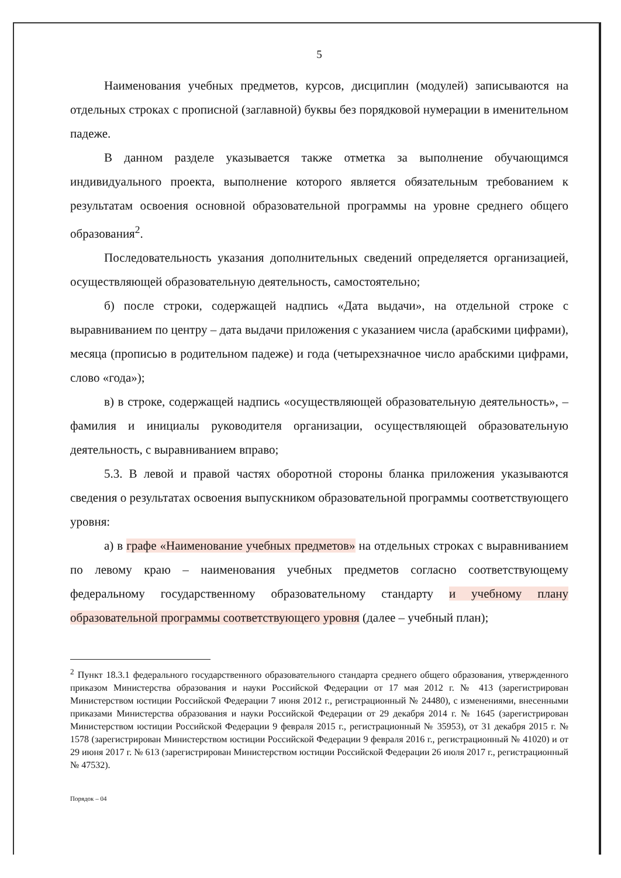5
Наименования учебных предметов, курсов, дисциплин (модулей) записываются на отдельных строках с прописной (заглавной) буквы без порядковой нумерации в именительном падеже.
В данном разделе указывается также отметка за выполнение обучающимся индивидуального проекта, выполнение которого является обязательным требованием к результатам освоения основной образовательной программы на уровне среднего общего образования<sup>2</sup>.
Последовательность указания дополнительных сведений определяется организацией, осуществляющей образовательную деятельность, самостоятельно;
б) после строки, содержащей надпись «Дата выдачи», на отдельной строке с выравниванием по центру – дата выдачи приложения с указанием числа (арабскими цифрами), месяца (прописью в родительном падеже) и года (четырехзначное число арабскими цифрами, слово «года»);
в) в строке, содержащей надпись «осуществляющей образовательную деятельность», – фамилия и инициалы руководителя организации, осуществляющей образовательную деятельность, с выравниванием вправо;
5.3. В левой и правой частях оборотной стороны бланка приложения указываются сведения о результатах освоения выпускником образовательной программы соответствующего уровня:
а) в графе «Наименование учебных предметов» на отдельных строках с выравниванием по левому краю – наименования учебных предметов согласно соответствующему федеральному государственному образовательному стандарту и учебному плану образовательной программы соответствующего уровня (далее – учебный план);
<sup>2</sup> Пункт 18.3.1 федерального государственного образовательного стандарта среднего общего образования, утвержденного приказом Министерства образования и науки Российской Федерации от 17 мая 2012 г. № 413 (зарегистрирован Министерством юстиции Российской Федерации 7 июня 2012 г., регистрационный № 24480), с изменениями, внесенными приказами Министерства образования и науки Российской Федерации от 29 декабря 2014 г. № 1645 (зарегистрирован Министерством юстиции Российской Федерации 9 февраля 2015 г., регистрационный № 35953), от 31 декабря 2015 г. № 1578 (зарегистрирован Министерством юстиции Российской Федерации 9 февраля 2016 г., регистрационный № 41020) и от 29 июня 2017 г. № 613 (зарегистрирован Министерством юстиции Российской Федерации 26 июля 2017 г., регистрационный № 47532).
Порядок – 04